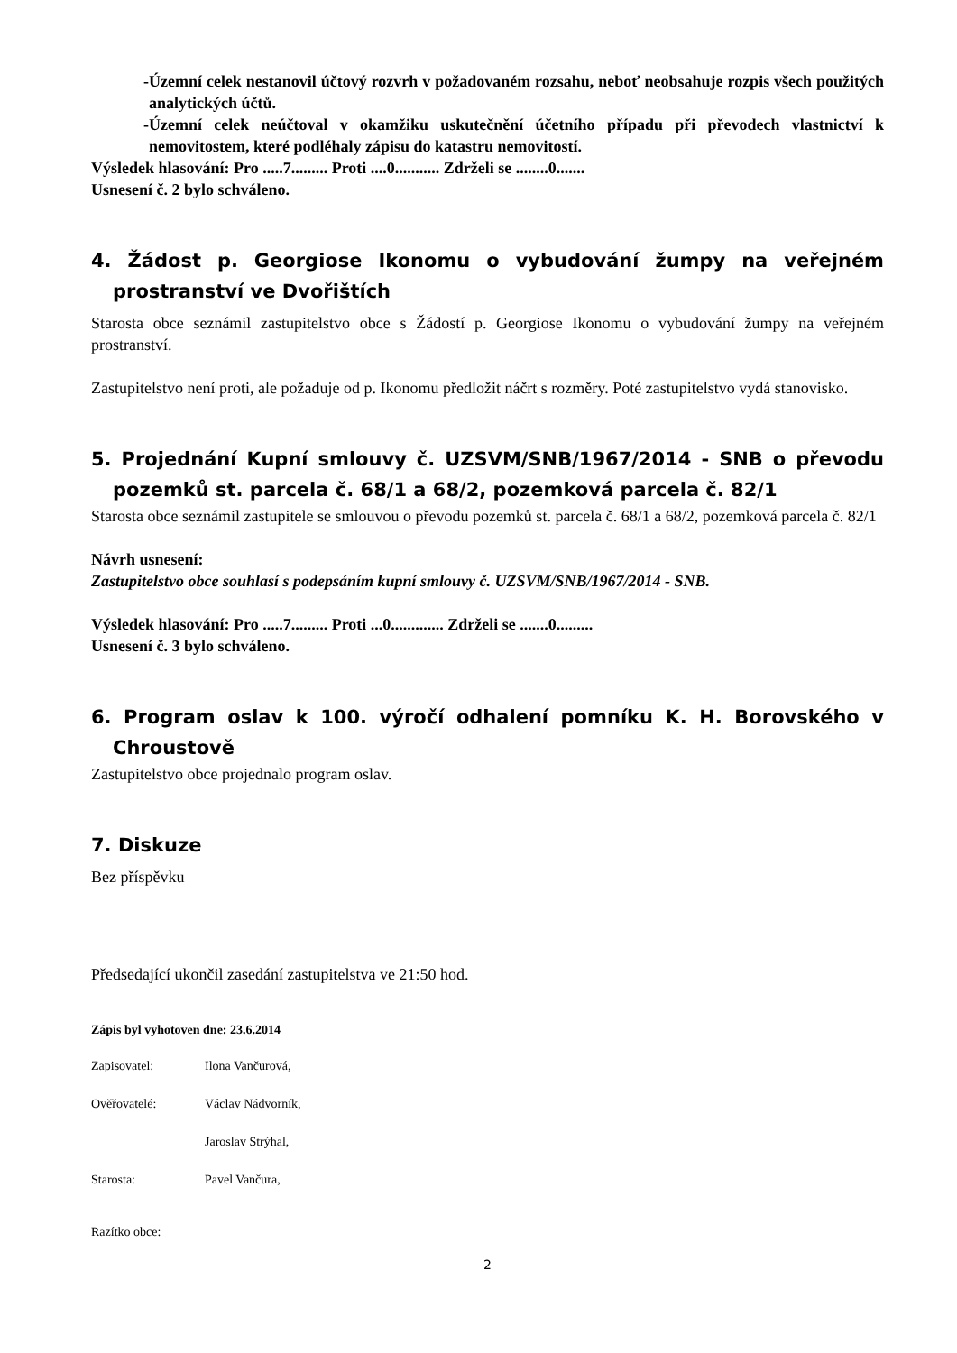-Územní celek nestanovil účtový rozvrh v požadovaném rozsahu, neboť neobsahuje rozpis všech použitých analytických účtů.
-Územní celek neúčtoval v okamžiku uskutečnění účetního případu při převodech vlastnictví k nemovitostem, které podléhaly zápisu do katastru nemovitostí.
Výsledek hlasování: Pro .....7......... Proti ....0........... Zdrželi se ........0.......
Usnesení č. 2 bylo schváleno.
4. Žádost p. Georgiose Ikonomu o vybudování žumpy na veřejném prostranství ve Dvořištích
Starosta obce seznámil zastupitelstvo obce s Žádostí p. Georgiose Ikonomu o vybudování žumpy na veřejném prostranství.
Zastupitelstvo není proti, ale požaduje od p. Ikonomu předložit náčrt s rozměry. Poté zastupitelstvo vydá stanovisko.
5. Projednání Kupní smlouvy č. UZSVM/SNB/1967/2014 - SNB o převodu pozemků st. parcela č. 68/1 a 68/2, pozemková parcela č. 82/1
Starosta obce seznámil zastupitele se smlouvou o převodu pozemků st. parcela č. 68/1 a 68/2, pozemková parcela č. 82/1
Návrh usnesení:
Zastupitelstvo obce souhlasí s podepsáním kupní smlouvy č. UZSVM/SNB/1967/2014 - SNB.
Výsledek hlasování: Pro .....7......... Proti ...0............. Zdrželi se .......0.........
Usnesení č. 3 bylo schváleno.
6. Program oslav k 100. výročí odhalení pomníku K. H. Borovského v Chroustově
Zastupitelstvo obce projednalo program oslav.
7. Diskuze
Bez příspěvku
Předsedající ukončil zasedání zastupitelstva ve 21:50 hod.
Zápis byl vyhotoven dne: 23.6.2014
Zapisovatel: Ilona Vančurová,
Ověřovatelé: Václav Nádvorník,
Jaroslav Strýhal,
Starosta: Pavel Vančura,
Razítko obce:
2